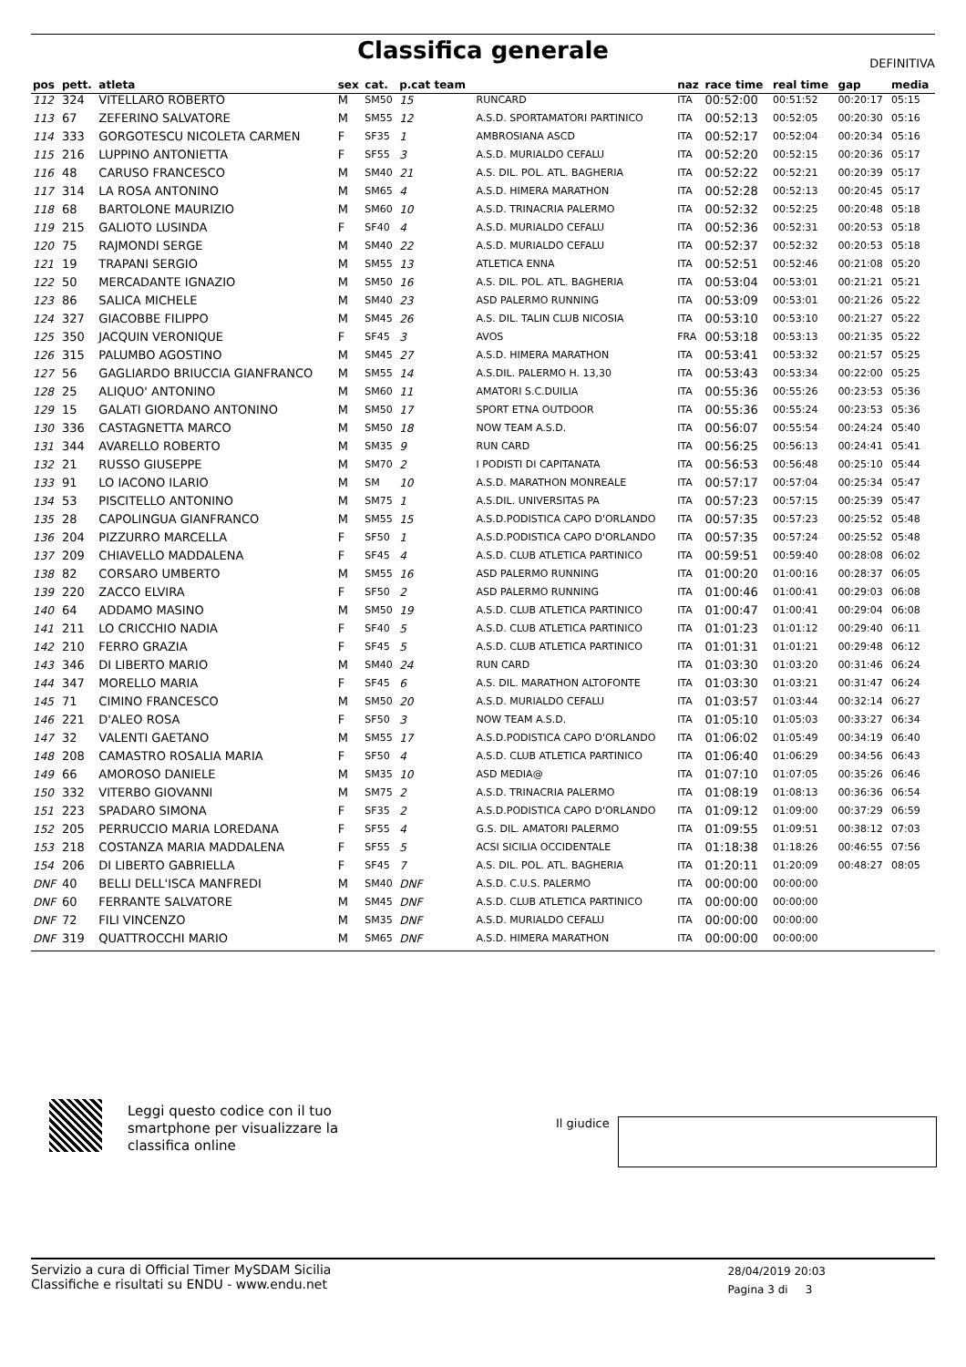Classifica generale
DEFINITIVA
| pos | pett. | atleta | sex | cat. | p.cat team | | naz | race time | real time | gap | media |
| --- | --- | --- | --- | --- | --- | --- | --- | --- | --- | --- | --- |
| 112 | 324 | VITELLARO ROBERTO | M | SM50 | 15 | RUNCARD | ITA | 00:52:00 | 00:51:52 | 00:20:17 | 05:15 |
| 113 | 67 | ZEFERINO SALVATORE | M | SM55 | 12 | A.S.D. SPORTAMATORI PARTINICO | ITA | 00:52:13 | 00:52:05 | 00:20:30 | 05:16 |
| 114 | 333 | GORGOTESCU NICOLETA CARMEN | F | SF35 | 1 | AMBROSIANA ASCD | ITA | 00:52:17 | 00:52:04 | 00:20:34 | 05:16 |
| 115 | 216 | LUPPINO ANTONIETTA | F | SF55 | 3 | A.S.D. MURIALDO CEFALU | ITA | 00:52:20 | 00:52:15 | 00:20:36 | 05:17 |
| 116 | 48 | CARUSO FRANCESCO | M | SM40 | 21 | A.S. DIL. POL. ATL. BAGHERIA | ITA | 00:52:22 | 00:52:21 | 00:20:39 | 05:17 |
| 117 | 314 | LA ROSA ANTONINO | M | SM65 | 4 | A.S.D. HIMERA MARATHON | ITA | 00:52:28 | 00:52:13 | 00:20:45 | 05:17 |
| 118 | 68 | BARTOLONE MAURIZIO | M | SM60 | 10 | A.S.D. TRINACRIA PALERMO | ITA | 00:52:32 | 00:52:25 | 00:20:48 | 05:18 |
| 119 | 215 | GALIOTO LUSINDA | F | SF40 | 4 | A.S.D. MURIALDO CEFALU | ITA | 00:52:36 | 00:52:31 | 00:20:53 | 05:18 |
| 120 | 75 | RAJMONDI SERGE | M | SM40 | 22 | A.S.D. MURIALDO CEFALU | ITA | 00:52:37 | 00:52:32 | 00:20:53 | 05:18 |
| 121 | 19 | TRAPANI SERGIO | M | SM55 | 13 | ATLETICA ENNA | ITA | 00:52:51 | 00:52:46 | 00:21:08 | 05:20 |
| 122 | 50 | MERCADANTE IGNAZIO | M | SM50 | 16 | A.S. DIL. POL. ATL. BAGHERIA | ITA | 00:53:04 | 00:53:01 | 00:21:21 | 05:21 |
| 123 | 86 | SALICA MICHELE | M | SM40 | 23 | ASD PALERMO RUNNING | ITA | 00:53:09 | 00:53:01 | 00:21:26 | 05:22 |
| 124 | 327 | GIACOBBE FILIPPO | M | SM45 | 26 | A.S. DIL. TALIN CLUB NICOSIA | ITA | 00:53:10 | 00:53:10 | 00:21:27 | 05:22 |
| 125 | 350 | JACQUIN VERONIQUE | F | SF45 | 3 | AVOS | FRA | 00:53:18 | 00:53:13 | 00:21:35 | 05:22 |
| 126 | 315 | PALUMBO AGOSTINO | M | SM45 | 27 | A.S.D. HIMERA MARATHON | ITA | 00:53:41 | 00:53:32 | 00:21:57 | 05:25 |
| 127 | 56 | GAGLIARDO BRIUCCIA GIANFRANCO | M | SM55 | 14 | A.S.DIL. PALERMO H. 13,30 | ITA | 00:53:43 | 00:53:34 | 00:22:00 | 05:25 |
| 128 | 25 | ALIQUO' ANTONINO | M | SM60 | 11 | AMATORI S.C.DUILIA | ITA | 00:55:36 | 00:55:26 | 00:23:53 | 05:36 |
| 129 | 15 | GALATI GIORDANO ANTONINO | M | SM50 | 17 | SPORT ETNA OUTDOOR | ITA | 00:55:36 | 00:55:24 | 00:23:53 | 05:36 |
| 130 | 336 | CASTAGNETTA MARCO | M | SM50 | 18 | NOW TEAM A.S.D. | ITA | 00:56:07 | 00:55:54 | 00:24:24 | 05:40 |
| 131 | 344 | AVARELLO ROBERTO | M | SM35 | 9 | RUN CARD | ITA | 00:56:25 | 00:56:13 | 00:24:41 | 05:41 |
| 132 | 21 | RUSSO GIUSEPPE | M | SM70 | 2 | I PODISTI DI CAPITANATA | ITA | 00:56:53 | 00:56:48 | 00:25:10 | 05:44 |
| 133 | 91 | LO IACONO ILARIO | M | SM | 10 | A.S.D. MARATHON MONREALE | ITA | 00:57:17 | 00:57:04 | 00:25:34 | 05:47 |
| 134 | 53 | PISCITELLO ANTONINO | M | SM75 | 1 | A.S.DIL. UNIVERSITAS PA | ITA | 00:57:23 | 00:57:15 | 00:25:39 | 05:47 |
| 135 | 28 | CAPOLINGUA GIANFRANCO | M | SM55 | 15 | A.S.D.PODISTICA CAPO D'ORLANDO | ITA | 00:57:35 | 00:57:23 | 00:25:52 | 05:48 |
| 136 | 204 | PIZZURRO MARCELLA | F | SF50 | 1 | A.S.D.PODISTICA CAPO D'ORLANDO | ITA | 00:57:35 | 00:57:24 | 00:25:52 | 05:48 |
| 137 | 209 | CHIAVELLO MADDALENA | F | SF45 | 4 | A.S.D. CLUB ATLETICA PARTINICO | ITA | 00:59:51 | 00:59:40 | 00:28:08 | 06:02 |
| 138 | 82 | CORSARO UMBERTO | M | SM55 | 16 | ASD PALERMO RUNNING | ITA | 01:00:20 | 01:00:16 | 00:28:37 | 06:05 |
| 139 | 220 | ZACCO ELVIRA | F | SF50 | 2 | ASD PALERMO RUNNING | ITA | 01:00:46 | 01:00:41 | 00:29:03 | 06:08 |
| 140 | 64 | ADDAMO MASINO | M | SM50 | 19 | A.S.D. CLUB ATLETICA PARTINICO | ITA | 01:00:47 | 01:00:41 | 00:29:04 | 06:08 |
| 141 | 211 | LO CRICCHIO NADIA | F | SF40 | 5 | A.S.D. CLUB ATLETICA PARTINICO | ITA | 01:01:23 | 01:01:12 | 00:29:40 | 06:11 |
| 142 | 210 | FERRO GRAZIA | F | SF45 | 5 | A.S.D. CLUB ATLETICA PARTINICO | ITA | 01:01:31 | 01:01:21 | 00:29:48 | 06:12 |
| 143 | 346 | DI LIBERTO MARIO | M | SM40 | 24 | RUN CARD | ITA | 01:03:30 | 01:03:20 | 00:31:46 | 06:24 |
| 144 | 347 | MORELLO MARIA | F | SF45 | 6 | A.S. DIL. MARATHON ALTOFONTE | ITA | 01:03:30 | 01:03:21 | 00:31:47 | 06:24 |
| 145 | 71 | CIMINO FRANCESCO | M | SM50 | 20 | A.S.D. MURIALDO CEFALU | ITA | 01:03:57 | 01:03:44 | 00:32:14 | 06:27 |
| 146 | 221 | D'ALEO ROSA | F | SF50 | 3 | NOW TEAM A.S.D. | ITA | 01:05:10 | 01:05:03 | 00:33:27 | 06:34 |
| 147 | 32 | VALENTI GAETANO | M | SM55 | 17 | A.S.D.PODISTICA CAPO D'ORLANDO | ITA | 01:06:02 | 01:05:49 | 00:34:19 | 06:40 |
| 148 | 208 | CAMASTRO ROSALIA MARIA | F | SF50 | 4 | A.S.D. CLUB ATLETICA PARTINICO | ITA | 01:06:40 | 01:06:29 | 00:34:56 | 06:43 |
| 149 | 66 | AMOROSO DANIELE | M | SM35 | 10 | ASD MEDIA@ | ITA | 01:07:10 | 01:07:05 | 00:35:26 | 06:46 |
| 150 | 332 | VITERBO GIOVANNI | M | SM75 | 2 | A.S.D. TRINACRIA PALERMO | ITA | 01:08:19 | 01:08:13 | 00:36:36 | 06:54 |
| 151 | 223 | SPADARO SIMONA | F | SF35 | 2 | A.S.D.PODISTICA CAPO D'ORLANDO | ITA | 01:09:12 | 01:09:00 | 00:37:29 | 06:59 |
| 152 | 205 | PERRUCCIO MARIA LOREDANA | F | SF55 | 4 | G.S. DIL. AMATORI PALERMO | ITA | 01:09:55 | 01:09:51 | 00:38:12 | 07:03 |
| 153 | 218 | COSTANZA MARIA MADDALENA | F | SF55 | 5 | ACSI SICILIA OCCIDENTALE | ITA | 01:18:38 | 01:18:26 | 00:46:55 | 07:56 |
| 154 | 206 | DI LIBERTO GABRIELLA | F | SF45 | 7 | A.S. DIL. POL. ATL. BAGHERIA | ITA | 01:20:11 | 01:20:09 | 00:48:27 | 08:05 |
| DNF | 40 | BELLI DELL'ISCA MANFREDI | M | SM40 | DNF | A.S.D. C.U.S. PALERMO | ITA | 00:00:00 | 00:00:00 | | |
| DNF | 60 | FERRANTE SALVATORE | M | SM45 | DNF | A.S.D. CLUB ATLETICA PARTINICO | ITA | 00:00:00 | 00:00:00 | | |
| DNF | 72 | FILI VINCENZO | M | SM35 | DNF | A.S.D. MURIALDO CEFALU | ITA | 00:00:00 | 00:00:00 | | |
| DNF | 319 | QUATTROCCHI MARIO | M | SM65 | DNF | A.S.D. HIMERA MARATHON | ITA | 00:00:00 | 00:00:00 | | |
Leggi questo codice con il tuo
smartphone per visualizzare la
classifica online
Il giudice
Servizio a cura di Official Timer MySDAM Sicilia
Classifiche e risultati su ENDU - www.endu.net
28/04/2019 20:03
Pagina 3 di 3